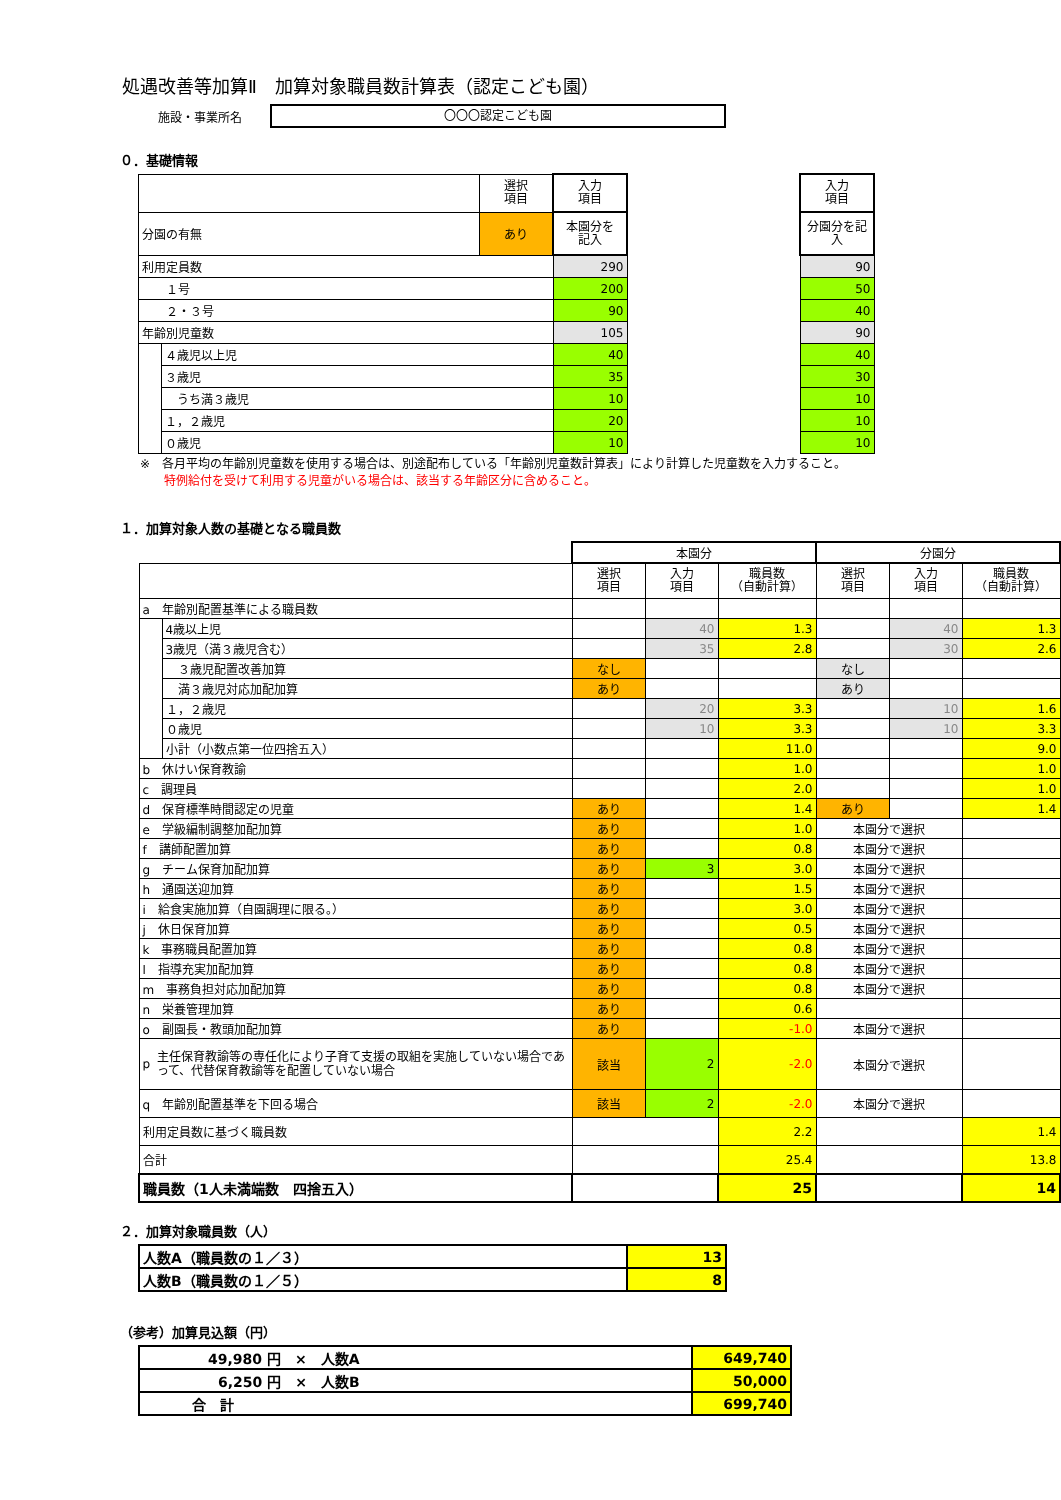処遇改善等加算Ⅱ　加算対象職員数計算表（認定こども園）
施設・事業所名
〇〇〇認定こども園
０．基礎情報
| | | 選択 項目 | 入力 項目 | | 入力 項目 |
| 分園の有無 | | あり | 本園分を 記入 | | 分園分を記 入 |
| 利用定員数 | | | 290 | | 90 |
| １号 | | | 200 | | 50 |
| ２・３号 | | | 90 | | 40 |
| 年齢別児童数 | | | 105 | | 90 |
| | ４歳児以上児 | | 40 | | 40 |
| | ３歳児 | | 35 | | 30 |
| | うち満３歳児 | | 10 | | 10 |
| | １，２歳児 | | 20 | | 10 |
| | ０歳児 | | 10 | | 10 |
※　各月平均の年齢別児童数を使用する場合は、別途配布している「年齢別児童数計算表」により計算した児童数を入力すること。
　　特例給付を受けて利用する児童がいる場合は、該当する年齢区分に含めること。
１．加算対象人数の基礎となる職員数
| | | 本園分 | | | 分園分 | | |
| | | 選択 項目 | 入力 項目 | 職員数 （自動計算） | 選択 項目 | 入力 項目 | 職員数 （自動計算） |
| a 年齢別配置基準による職員数 | | | | | | | |
| | 4歳以上児 | | 40 | 1.3 | | 40 | 1.3 |
| | 3歳児（満３歳児含む） | | 35 | 2.8 | | 30 | 2.6 |
| | ３歳児配置改善加算 | なし | | | なし | | |
| | 満３歳児対応加配加算 | あり | | | あり | | |
| | １，２歳児 | | 20 | 3.3 | | 10 | 1.6 |
| | ０歳児 | | 10 | 3.3 | | 10 | 3.3 |
| | 小計（小数点第一位四捨五入） | | | 11.0 | | | 9.0 |
| b 休けい保育教諭 | | | | 1.0 | | | 1.0 |
| c 調理員 | | | | 2.0 | | | 1.0 |
| d 保育標準時間認定の児童 | | あり | | 1.4 | あり | | 1.4 |
| e 学級編制調整加配加算 | | あり | | 1.0 | 本園分で選択 | | |
| f 講師配置加算 | | あり | | 0.8 | 本園分で選択 | | |
| g チーム保育加配加算 | | あり | 3 | 3.0 | 本園分で選択 | | |
| h 通園送迎加算 | | あり | | 1.5 | 本園分で選択 | | |
| i 給食実施加算（自園調理に限る。） | | あり | | 3.0 | 本園分で選択 | | |
| j 休日保育加算 | | あり | | 0.5 | 本園分で選択 | | |
| k 事務職員配置加算 | | あり | | 0.8 | 本園分で選択 | | |
| l 指導充実加配加算 | | あり | | 0.8 | 本園分で選択 | | |
| m 事務負担対応加配加算 | | あり | | 0.8 | 本園分で選択 | | |
| n 栄養管理加算 | | あり | | 0.6 | | | |
| o 副園長・教頭加配加算 | | あり | | -1.0 | 本園分で選択 | | |
| p 主任保育教諭等の専任化により子育て支援の取組を実施していない場合であって、代替保育教諭等を配置していない場合 | | 該当 | 2 | -2.0 | 本園分で選択 | | |
| q 年齢別配置基準を下回る場合 | | 該当 | 2 | -2.0 | 本園分で選択 | | |
| 利用定員数に基づく職員数 | | | | 2.2 | | | 1.4 |
| 合計 | | | | 25.4 | | | 13.8 |
| 職員数（1人未満端数 四捨五入） | | | | 25 | | | 14 |
２．加算対象職員数（人）
| 人数A（職員数の１／３） | 13 |
| 人数B（職員数の１／５） | 8 |
（参考）加算見込額（円）
| 49,980 円 × 人数A | 649,740 |
| 6,250 円 × 人数B | 50,000 |
| 合 計 | 699,740 |